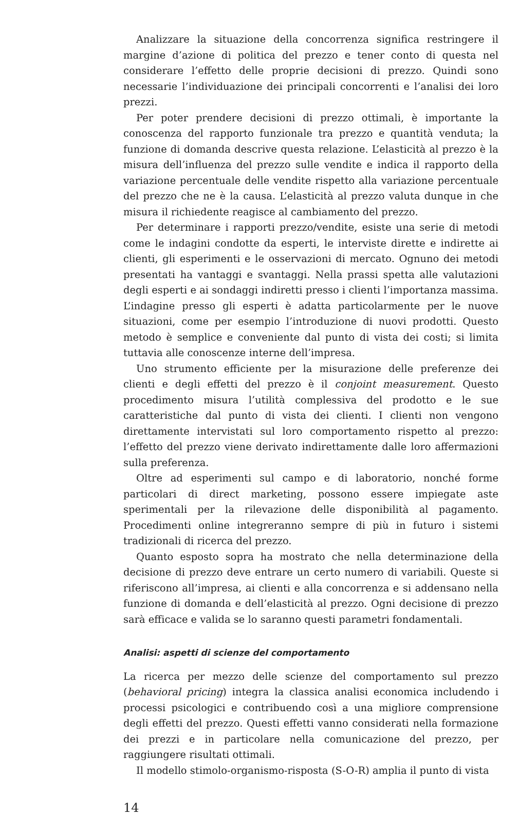Analizzare la situazione della concorrenza significa restringere il margine d’azione di politica del prezzo e tener conto di questa nel considerare l’effetto delle proprie decisioni di prezzo. Quindi sono necessarie l’individuazione dei principali concorrenti e l’analisi dei loro prezzi.
Per poter prendere decisioni di prezzo ottimali, è importante la conoscenza del rapporto funzionale tra prezzo e quantità venduta; la funzione di domanda descrive questa relazione. L’elasticità al prezzo è la misura dell’influenza del prezzo sulle vendite e indica il rapporto della variazione percentuale delle vendite rispetto alla variazione percentuale del prezzo che ne è la causa. L’elasticità al prezzo valuta dunque in che misura il richiedente reagisce al cambiamento del prezzo.
Per determinare i rapporti prezzo/vendite, esiste una serie di metodi come le indagini condotte da esperti, le interviste dirette e indirette ai clienti, gli esperimenti e le osservazioni di mercato. Ognuno dei metodi presentati ha vantaggi e svantaggi. Nella prassi spetta alle valutazioni degli esperti e ai sondaggi indiretti presso i clienti l’importanza massima. L’indagine presso gli esperti è adatta particolarmente per le nuove situazioni, come per esempio l’introduzione di nuovi prodotti. Questo metodo è semplice e conveniente dal punto di vista dei costi; si limita tuttavia alle conoscenze interne dell’impresa.
Uno strumento efficiente per la misurazione delle preferenze dei clienti e degli effetti del prezzo è il conjoint measurement. Questo procedimento misura l’utilità complessiva del prodotto e le sue caratteristiche dal punto di vista dei clienti. I clienti non vengono direttamente intervistati sul loro comportamento rispetto al prezzo: l’effetto del prezzo viene derivato indirettamente dalle loro affermazioni sulla preferenza.
Oltre ad esperimenti sul campo e di laboratorio, nonché forme particolari di direct marketing, possono essere impiegate aste sperimentali per la rilevazione delle disponibilità al pagamento. Procedimenti online integreranno sempre di più in futuro i sistemi tradizionali di ricerca del prezzo.
Quanto esposto sopra ha mostrato che nella determinazione della decisione di prezzo deve entrare un certo numero di variabili. Queste si riferiscono all’impresa, ai clienti e alla concorrenza e si addensano nella funzione di domanda e dell’elasticità al prezzo. Ogni decisione di prezzo sarà efficace e valida se lo saranno questi parametri fondamentali.
Analisi: aspetti di scienze del comportamento
La ricerca per mezzo delle scienze del comportamento sul prezzo (behavioral pricing) integra la classica analisi economica includendo i processi psicologici e contribuendo così a una migliore comprensione degli effetti del prezzo. Questi effetti vanno considerati nella formazione dei prezzi e in particolare nella comunicazione del prezzo, per raggiungere risultati ottimali.
Il modello stimolo-organismo-risposta (S-O-R) amplia il punto di vista
14